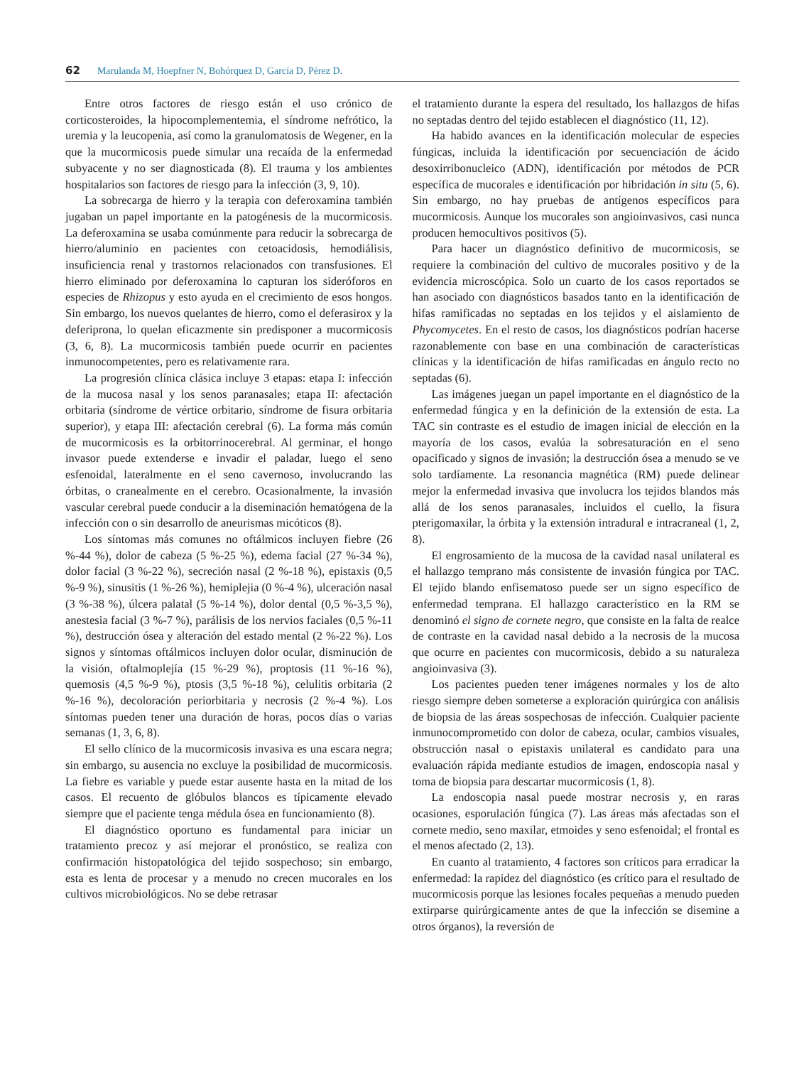62 Marulanda M, Hoepfner N, Bohórquez D, García D, Pérez D.
Entre otros factores de riesgo están el uso crónico de corticosteroides, la hipocomplementemia, el síndrome nefrótico, la uremia y la leucopenia, así como la granulomatosis de Wegener, en la que la mucormicosis puede simular una recaída de la enfermedad subyacente y no ser diagnosticada (8). El trauma y los ambientes hospitalarios son factores de riesgo para la infección (3, 9, 10).
La sobrecarga de hierro y la terapia con deferoxamina también jugaban un papel importante en la patogénesis de la mucormicosis. La deferoxamina se usaba comúnmente para reducir la sobrecarga de hierro/aluminio en pacientes con cetoacidosis, hemodiálisis, insuficiencia renal y trastornos relacionados con transfusiones. El hierro eliminado por deferoxamina lo capturan los sideróforos en especies de Rhizopus y esto ayuda en el crecimiento de esos hongos. Sin embargo, los nuevos quelantes de hierro, como el deferasirox y la deferiprona, lo quelan eficazmente sin predisponer a mucormicosis (3, 6, 8). La mucormicosis también puede ocurrir en pacientes inmunocompetentes, pero es relativamente rara.
La progresión clínica clásica incluye 3 etapas: etapa I: infección de la mucosa nasal y los senos paranasales; etapa II: afectación orbitaria (síndrome de vértice orbitario, síndrome de fisura orbitaria superior), y etapa III: afectación cerebral (6). La forma más común de mucormicosis es la orbitorrinocerebral. Al germinar, el hongo invasor puede extenderse e invadir el paladar, luego el seno esfenoidal, lateralmente en el seno cavernoso, involucrando las órbitas, o cranealmente en el cerebro. Ocasionalmente, la invasión vascular cerebral puede conducir a la diseminación hematógena de la infección con o sin desarrollo de aneurismas micóticos (8).
Los síntomas más comunes no oftálmicos incluyen fiebre (26 %-44 %), dolor de cabeza (5 %-25 %), edema facial (27 %-34 %), dolor facial (3 %-22 %), secreción nasal (2 %-18 %), epistaxis (0,5 %-9 %), sinusitis (1 %-26 %), hemiplejia (0 %-4 %), ulceración nasal (3 %-38 %), úlcera palatal (5 %-14 %), dolor dental (0,5 %-3,5 %), anestesia facial (3 %-7 %), parálisis de los nervios faciales (0,5 %-11 %), destrucción ósea y alteración del estado mental (2 %-22 %). Los signos y síntomas oftálmicos incluyen dolor ocular, disminución de la visión, oftalmoplejía (15 %-29 %), proptosis (11 %-16 %), quemosis (4,5 %-9 %), ptosis (3,5 %-18 %), celulitis orbitaria (2 %-16 %), decoloración periorbitaria y necrosis (2 %-4 %). Los síntomas pueden tener una duración de horas, pocos días o varias semanas (1, 3, 6, 8).
El sello clínico de la mucormicosis invasiva es una escara negra; sin embargo, su ausencia no excluye la posibilidad de mucormicosis. La fiebre es variable y puede estar ausente hasta en la mitad de los casos. El recuento de glóbulos blancos es típicamente elevado siempre que el paciente tenga médula ósea en funcionamiento (8).
El diagnóstico oportuno es fundamental para iniciar un tratamiento precoz y así mejorar el pronóstico, se realiza con confirmación histopatológica del tejido sospechoso; sin embargo, esta es lenta de procesar y a menudo no crecen mucorales en los cultivos microbiológicos. No se debe retrasar
el tratamiento durante la espera del resultado, los hallazgos de hifas no septadas dentro del tejido establecen el diagnóstico (11, 12).
Ha habido avances en la identificación molecular de especies fúngicas, incluida la identificación por secuenciación de ácido desoxirribonucleico (ADN), identificación por métodos de PCR específica de mucorales e identificación por hibridación in situ (5, 6). Sin embargo, no hay pruebas de antígenos específicos para mucormicosis. Aunque los mucorales son angioinvasivos, casi nunca producen hemocultivos positivos (5).
Para hacer un diagnóstico definitivo de mucormicosis, se requiere la combinación del cultivo de mucorales positivo y de la evidencia microscópica. Solo un cuarto de los casos reportados se han asociado con diagnósticos basados tanto en la identificación de hifas ramificadas no septadas en los tejidos y el aislamiento de Phycomycetes. En el resto de casos, los diagnósticos podrían hacerse razonablemente con base en una combinación de características clínicas y la identificación de hifas ramificadas en ángulo recto no septadas (6).
Las imágenes juegan un papel importante en el diagnóstico de la enfermedad fúngica y en la definición de la extensión de esta. La TAC sin contraste es el estudio de imagen inicial de elección en la mayoría de los casos, evalúa la sobresaturación en el seno opacificado y signos de invasión; la destrucción ósea a menudo se ve solo tardíamente. La resonancia magnética (RM) puede delinear mejor la enfermedad invasiva que involucra los tejidos blandos más allá de los senos paranasales, incluidos el cuello, la fisura pterigomaxilar, la órbita y la extensión intradural e intracraneal (1, 2, 8).
El engrosamiento de la mucosa de la cavidad nasal unilateral es el hallazgo temprano más consistente de invasión fúngica por TAC. El tejido blando enfisematoso puede ser un signo específico de enfermedad temprana. El hallazgo característico en la RM se denominó el signo de cornete negro, que consiste en la falta de realce de contraste en la cavidad nasal debido a la necrosis de la mucosa que ocurre en pacientes con mucormicosis, debido a su naturaleza angioinvasiva (3).
Los pacientes pueden tener imágenes normales y los de alto riesgo siempre deben someterse a exploración quirúrgica con análisis de biopsia de las áreas sospechosas de infección. Cualquier paciente inmunocomprometido con dolor de cabeza, ocular, cambios visuales, obstrucción nasal o epistaxis unilateral es candidato para una evaluación rápida mediante estudios de imagen, endoscopia nasal y toma de biopsia para descartar mucormicosis (1, 8).
La endoscopia nasal puede mostrar necrosis y, en raras ocasiones, esporulación fúngica (7). Las áreas más afectadas son el cornete medio, seno maxilar, etmoides y seno esfenoidal; el frontal es el menos afectado (2, 13).
En cuanto al tratamiento, 4 factores son críticos para erradicar la enfermedad: la rapidez del diagnóstico (es crítico para el resultado de mucormicosis porque las lesiones focales pequeñas a menudo pueden extirparse quirúrgicamente antes de que la infección se disemine a otros órganos), la reversión de